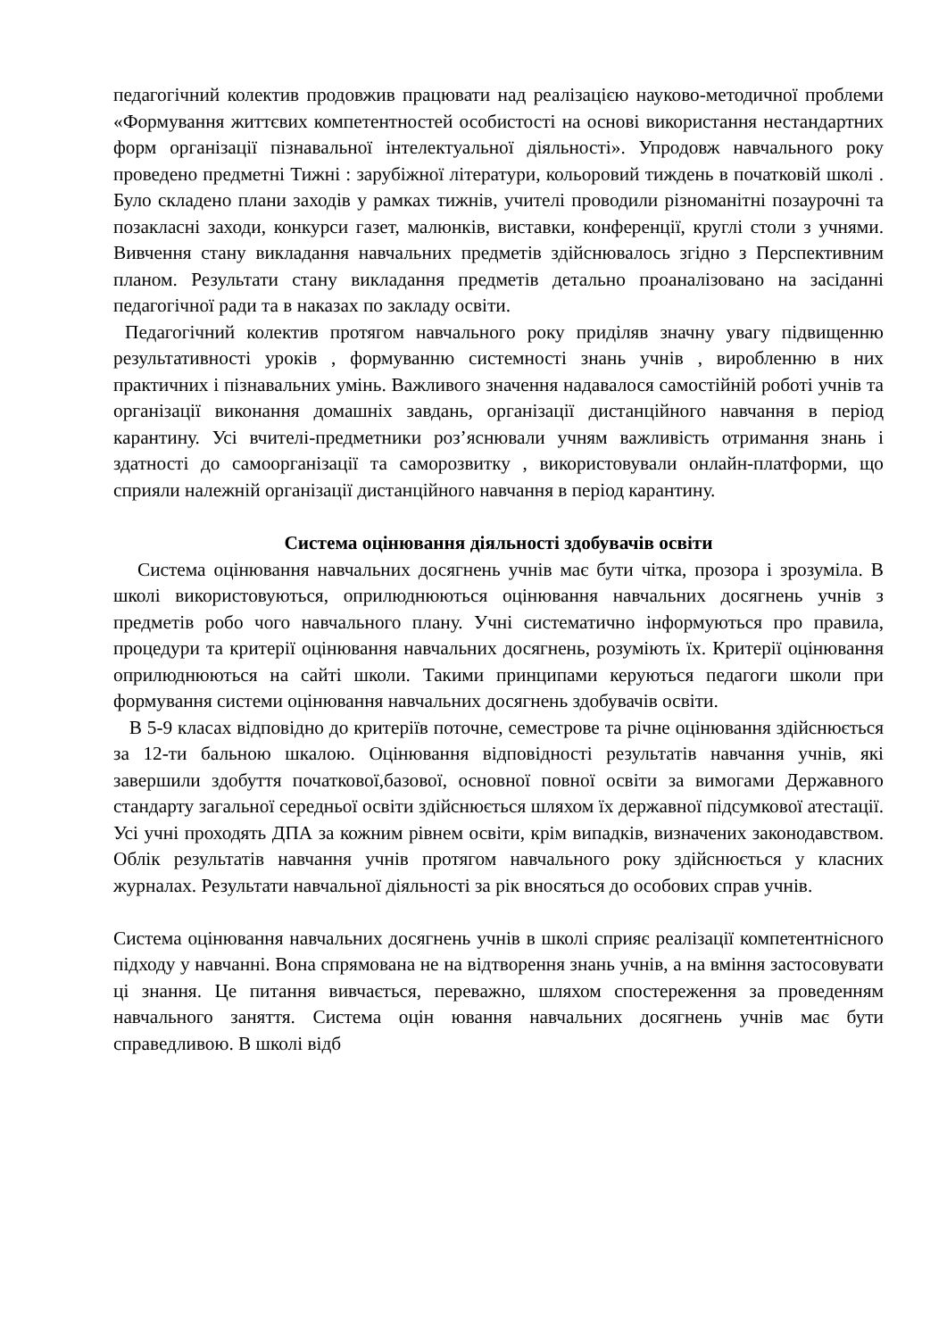педагогічний колектив продовжив працювати над реалізацією науково-методичної проблеми «Формування життєвих компетентностей особистості на основі використання нестандартних форм організації пізнавальної інтелектуальної діяльності». Упродовж навчального року проведено предметні Тижні : зарубіжної літератури, кольоровий тиждень в початковій школі . Було складено плани заходів у рамках тижнів, учителі проводили різноманітні позаурочні та позакласні заходи, конкурси газет, малюнків, виставки, конференції, круглі столи з учнями. Вивчення стану викладання навчальних предметів здійснювалось згідно з Перспективним планом. Результати стану викладання предметів детально проаналізовано на засіданні педагогічної ради та в наказах по закладу освіти.
Педагогічний колектив протягом навчального року приділяв значну увагу підвищенню результативності уроків , формуванню системності знань учнів , виробленню в них практичних і пізнавальних умінь. Важливого значення надавалося самостійній роботі учнів та організації виконання домашніх завдань, організації дистанційного навчання в період карантину. Усі вчителі-предметники роз’яснювали учням важливість отримання знань і здатності до самоорганізації та саморозвитку , використовували онлайн-платформи, що сприяли належній організації дистанційного навчання в період карантину.
Система оцінювання діяльності здобувачів освіти
Система оцінювання навчальних досягнень учнів має бути чітка, прозора і зрозуміла. В школі використовуються, оприлюднюються оцінювання навчальних досягнень учнів з предметів робо чого навчального плану. Учні систематично інформуються про правила, процедури та критерії оцінювання навчальних досягнень, розуміють їх. Критерії оцінювання оприлюднюються на сайті школи. Такими принципами керуються педагоги школи при формування системи оцінювання навчальних досягнень здобувачів освіти.
В 5-9 класах відповідно до критеріїв поточне, семестрове та річне оцінювання здійснюється за 12-ти бальною шкалою. Оцінювання відповідності результатів навчання учнів, які завершили здобуття початкової,базової, основної повної освіти за вимогами Державного стандарту загальної середньої освіти здійснюється шляхом їх державної підсумкової атестації. Усі учні проходять ДПА за кожним рівнем освіти, крім випадків, визначених законодавством. Облік результатів навчання учнів протягом навчального року здійснюється у класних журналах. Результати навчальної діяльності за рік вносяться до особових справ учнів.
Система оцінювання навчальних досягнень учнів в школі сприяє реалізації компетентнісного підходу у навчанні. Вона спрямована не на відтворення знань учнів, а на вміння застосовувати ці знання. Це питання вивчається, переважно, шляхом спостереження за проведенням навчального заняття. Система оцін ювання навчальних досягнень учнів має бути справедливою. В школі відб